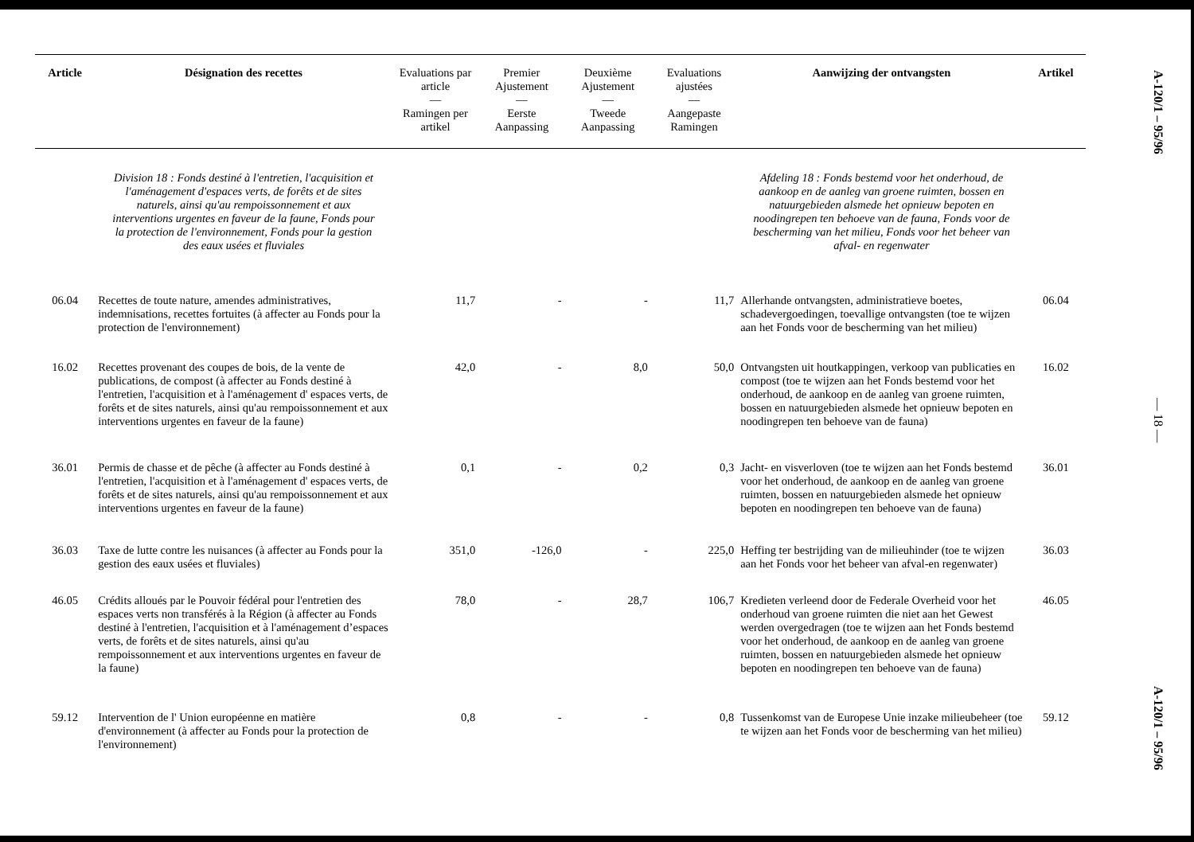| Article | Désignation des recettes | Evaluations par article — Ramingen per artikel | Premier Ajustement — Eerste Aanpassing | Deuxième Ajustement — Tweede Aanpassing | Evaluations ajustées — Aangepaste Ramingen | Aanwijzing der ontvangsten | Artikel |
| --- | --- | --- | --- | --- | --- | --- | --- |
| | Division 18 : Fonds destiné à l'entretien, l'acquisition et l'aménagement d'espaces verts, de forêts et de sites naturels, ainsi qu'au rempoissonnement et aux interventions urgentes en faveur de la faune, Fonds pour la protection de l'environnement, Fonds pour la gestion des eaux usées et fluviales | | | | | Afdeling 18 : Fonds bestemd voor het onderhoud, de aankoop en de aanleg van groene ruimten, bossen en natuurgebieden alsmede het opnieuw bepoten en noodingrepen ten behoeve van de fauna, Fonds voor de bescherming van het milieu, Fonds voor het beheer van afval- en regenwater | |
| 06.04 | Recettes de toute nature, amendes administratives, indemnisations, recettes fortuites (à affecter au Fonds pour la protection de l'environnement) | 11,7 | - | - | 11,7 | Allerhande ontvangsten, administratieve boetes, schadevergoedingen, toevallige ontvangsten (toe te wijzen aan het Fonds voor de bescherming van het milieu) | 06.04 |
| 16.02 | Recettes provenant des coupes de bois, de la vente de publications, de compost (à affecter au Fonds destiné à l'entretien, l'acquisition et à l'aménagement d' espaces verts, de forêts et de sites naturels, ainsi qu'au rempoissonnement et aux interventions urgentes en faveur de la faune) | 42,0 | - | 8,0 | 50,0 | Ontvangsten uit houtkappingen, verkoop van publicaties en compost (toe te wijzen aan het Fonds bestemd voor het onderhoud, de aankoop en de aanleg van groene ruimten, bossen en natuurgebieden alsmede het opnieuw bepoten en noodingrepen ten behoeve van de fauna) | 16.02 |
| 36.01 | Permis de chasse et de pêche (à affecter au Fonds destiné à l'entretien, l'acquisition et à l'aménagement d' espaces verts, de forêts et de sites naturels, ainsi qu'au rempoissonnement et aux interventions urgentes en faveur de la faune) | 0,1 | - | 0,2 | 0,3 | Jacht- en visverloven (toe te wijzen aan het Fonds bestemd voor het onderhoud, de aankoop en de aanleg van groene ruimten, bossen en natuurgebieden alsmede het opnieuw bepoten en noodingrepen ten behoeve van de fauna) | 36.01 |
| 36.03 | Taxe de lutte contre les nuisances (à affecter au Fonds pour la gestion des eaux usées et fluviales) | 351,0 | -126,0 | - | 225,0 | Heffing ter bestrijding van de milieuhinder (toe te wijzen aan het Fonds voor het beheer van afval-en regenwater) | 36.03 |
| 46.05 | Crédits alloués par le Pouvoir fédéral pour l'entretien des espaces verts non transférés à la Région (à affecter au Fonds destiné à l'entretien, l'acquisition et à l'aménagement d’espaces verts, de forêts et de sites naturels, ainsi qu'au rempoissonnement et aux interventions urgentes en faveur de la faune) | 78,0 | - | 28,7 | 106,7 | Kredieten verleend door de Federale Overheid voor het onderhoud van groene ruimten die niet aan het Gewest werden overgedragen (toe te wijzen aan het Fonds bestemd voor het onderhoud, de aankoop en de aanleg van groene ruimten, bossen en natuurgebieden alsmede het opnieuw bepoten en noodingrepen ten behoeve van de fauna) | 46.05 |
| 59.12 | Intervention de l' Union européenne en matière d'environnement (à affecter au Fonds pour la protection de l'environnement) | 0,8 | - | - | 0,8 | Tussenkomst van de Europese Unie inzake milieubeheer (toe te wijzen aan het Fonds voor de bescherming van het milieu) | 59.12 |
A-120/1 – 95/96
— 18 —
A-120/1 – 95/96